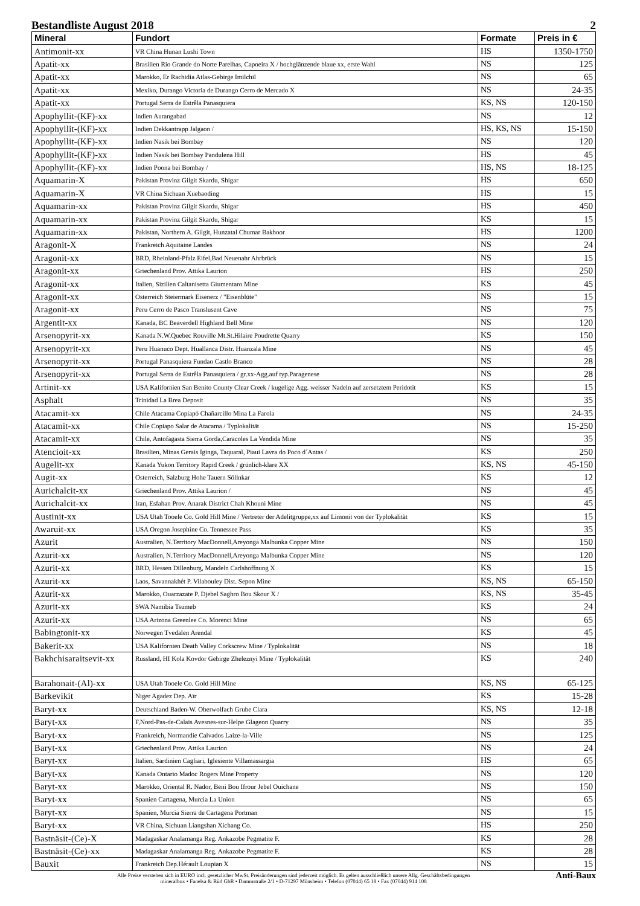Bestandliste August 2018 2
| Mineral | Fundort | Formate | Preis in € |
| --- | --- | --- | --- |
| Antimonit-xx | VR China Hunan Lushi Town | HS | 1350-1750 |
| Apatit-xx | Brasilien Rio Grande do Norte Parelhas, Capoeira X / hochglänzende blaue xx, erste Wahl | NS | 125 |
| Apatit-xx | Marokko, Er Rachidia Atlas-Gebirge Imilchil | NS | 65 |
| Apatit-xx | Mexiko, Durango Victoria de Durango Cerro de Mercado X | NS | 24-35 |
| Apatit-xx | Portugal Serra de Estrêla Panasquiera | KS, NS | 120-150 |
| Apophyllit-(KF)-xx | Indien Aurangabad | NS | 12 |
| Apophyllit-(KF)-xx | Indien Dekkantrapp Jalgaon / | HS, KS, NS | 15-150 |
| Apophyllit-(KF)-xx | Indien Nasik bei Bombay | NS | 120 |
| Apophyllit-(KF)-xx | Indien Nasik bei Bombay Pandulena Hill | HS | 45 |
| Apophyllit-(KF)-xx | Indien Poona bei Bombay / | HS, NS | 18-125 |
| Aquamarin-X | Pakistan Provinz Gilgit Skardu, Shigar | HS | 650 |
| Aquamarin-X | VR China Sichuan Xuebaoding | HS | 15 |
| Aquamarin-xx | Pakistan Provinz Gilgit Skardu, Shigar | HS | 450 |
| Aquamarin-xx | Pakistan Provinz Gilgit Skardu, Shigar | KS | 15 |
| Aquamarin-xx | Pakistan, Northern A. Gilgit, Hunzatal Chumar Bakhoor | HS | 1200 |
| Aragonit-X | Frankreich Aquitaine Landes | NS | 24 |
| Aragonit-xx | BRD, Rheinland-Pfalz Eifel,Bad Neuenahr Ahrbrück | NS | 15 |
| Aragonit-xx | Griechenland Prov. Attika Laurion | HS | 250 |
| Aragonit-xx | Italien, Sizilien Caltanisetta Giumentaro Mine | KS | 45 |
| Aragonit-xx | Osterreich Steiermark Eisenerz / "Eisenblüte" | NS | 15 |
| Aragonit-xx | Peru Cerro de Pasco Translusent Cave | NS | 75 |
| Argentit-xx | Kanada, BC Beaverdell Highland Bell Mine | NS | 120 |
| Arsenopyrit-xx | Kanada N.W.Quebec Rouville Mt.St.Hilaire Poudrette Quarry | KS | 150 |
| Arsenopyrit-xx | Peru Huanuco Dept. Huallanca Distr. Huanzala Mine | NS | 45 |
| Arsenopyrit-xx | Portugal Panasquiera Fundao Castlo Branco | NS | 28 |
| Arsenopyrit-xx | Portugal Serra de Estrêla Panasquiera / gr.xx-Agg.auf typ.Paragenese | NS | 28 |
| Artinit-xx | USA Kalifornien San Benito County Clear Creek / kugelige Agg. weisser Nadeln auf zersetztem Peridotit | KS | 15 |
| Asphalt | Trinidad La Brea Deposit | NS | 35 |
| Atacamit-xx | Chile Atacama Copiapó Chañarcillo Mina La Farola | NS | 24-35 |
| Atacamit-xx | Chile Copiapo Salar de Atacama / Typlokalität | NS | 15-250 |
| Atacamit-xx | Chile, Antofagasta Sierra Gorda,Caracoles La Vendida Mine | NS | 35 |
| Atencioit-xx | Brasilien, Minas Gerais Iginga, Taquaral, Piaui Lavra do Poco d´Antas / | KS | 250 |
| Augelit-xx | Kanada Yukon Territory Rapid Creek / grünlich-klare XX | KS, NS | 45-150 |
| Augit-xx | Osterreich, Salzburg Hohe Tauern Söllnkar | KS | 12 |
| Aurichalcit-xx | Griechenland Prov. Attika Laurion / | NS | 45 |
| Aurichalcit-xx | Iran, Esfahan Prov. Anarak District Chah Khouni Mine | NS | 45 |
| Austinit-xx | USA Utah Tooele Co. Gold Hill Mine / Vertreter der Adelitgruppe,xx auf Limonit von der Typlokalität | KS | 15 |
| Awaruit-xx | USA Oregon Josephine Co. Tennessee Pass | KS | 35 |
| Azurit | Australien, N.Territory MacDonnell,Areyonga Malbunka Copper Mine | NS | 150 |
| Azurit-xx | Australien, N.Territory MacDonnell,Areyonga Malbunka Copper Mine | NS | 120 |
| Azurit-xx | BRD, Hessen Dillenburg, Mandeln Carlshoffnung X | KS | 15 |
| Azurit-xx | Laos, Savannakhét P. Vilabouley Dist. Sepon Mine | KS, NS | 65-150 |
| Azurit-xx | Marokko, Ouarzazate P. Djebel Saghro Bou Skour X / | KS, NS | 35-45 |
| Azurit-xx | SWA Namibia Tsumeb | KS | 24 |
| Azurit-xx | USA Arizona Greenlee Co. Morenci Mine | NS | 65 |
| Babingtonit-xx | Norwegen Tvedalen Arendal | KS | 45 |
| Bakerit-xx | USA Kalifornien Death Valley Corkscrew Mine / Typlokalität | NS | 18 |
| Bakhchisaraitsevit-xx | Russland, HI Kola Kovdor Gebirge Zheleznyi Mine / Typlokalität | KS | 240 |
| Barahonait-(Al)-xx | USA Utah Tooele Co. Gold Hill Mine | KS, NS | 65-125 |
| Barkevikit | Niger Agadez Dep. Aïr | KS | 15-28 |
| Baryt-xx | Deutschland Baden-W. Oberwolfach Grube Clara | KS, NS | 12-18 |
| Baryt-xx | F,Nord-Pas-de-Calais Avesnes-sur-Helpe Glageon Quarry | NS | 35 |
| Baryt-xx | Frankreich, Normandie Calvados Laize-la-Ville | NS | 125 |
| Baryt-xx | Griechenland Prov. Attika Laurion | NS | 24 |
| Baryt-xx | Italien, Sardinien Cagliari, Iglesiente Villamassargia | HS | 65 |
| Baryt-xx | Kanada Ontario Madoc Rogers Mine Property | NS | 120 |
| Baryt-xx | Marokko, Oriental R. Nador, Beni Bou Ifrour Jebel Ouichane | NS | 150 |
| Baryt-xx | Spanien Cartagena, Murcia La Union | NS | 65 |
| Baryt-xx | Spanien, Murcia Sierra de Cartagena Portman | NS | 15 |
| Baryt-xx | VR China, Sichuan Liangshan Xichang Co. | HS | 250 |
| Bastnäsit-(Ce)-X | Madagaskar Analamanga Reg. Ankazobe Pegmatite F. | KS | 28 |
| Bastnäsit-(Ce)-xx | Madagaskar Analamanga Reg. Ankazobe Pegmatite F. | KS | 28 |
| Bauxit | Frankreich Dep.Hérault Loupian X | NS | 15 |
Alle Preise verstehen sich in EURO incl. gesetzlicher MwSt. Preisänderungen sind jederzeit möglich. Es gelten ausschließlich unsere Allg. Geschäftsbedingungen
mineralbox • Fanelsa & Rüd GbR • Dammstraße 2/1 • D-71297 Mönsheim • Telefon (07044) 65 18 • Fax (07044) 914 108
Anti-Baux